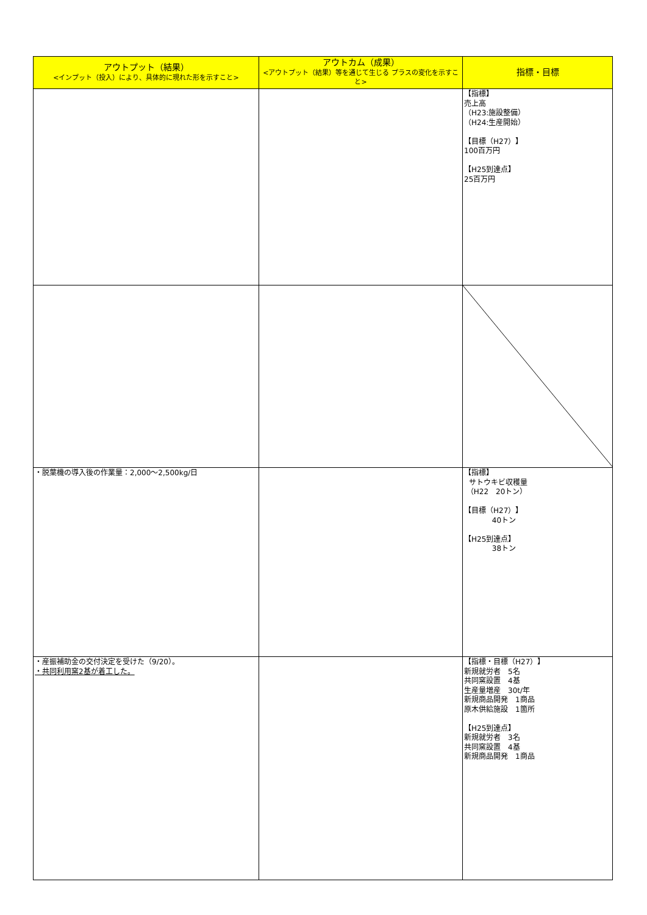| アウトプット（結果） <インプット（投入）により、具体的に現れた形を示すこと> | アウトカム（成果） <アウトプット（結果）等を通じて生じる プラスの変化を示すこと> | 指標・目標 |
| --- | --- | --- |
| | | 【指標】 売上高 （H23:施設整備） （H24:生産開始） 【目標（H27）】 100百万円 【H25到達点】 25百万円 |
| ・脱葉機の導入後の作業量：2,000～2,500kg/日 | | 【指標】 サトウキビ収穫量 （H22 20トン） 【目標（H27）】 40トン 【H25到達点】 38トン |
| ・産振補助金の交付決定を受けた（9/20）。 ・共同利用窯2基が着工した。 | | 【指標・目標（H27）】 新規就労者 5名 共同窯設置 4基 生産量増産 30t/年 新規商品開発 1商品 原木供給施設 1箇所 【H25到達点】 新規就労者 3名 共同窯設置 4基 新規商品開発 1商品 |